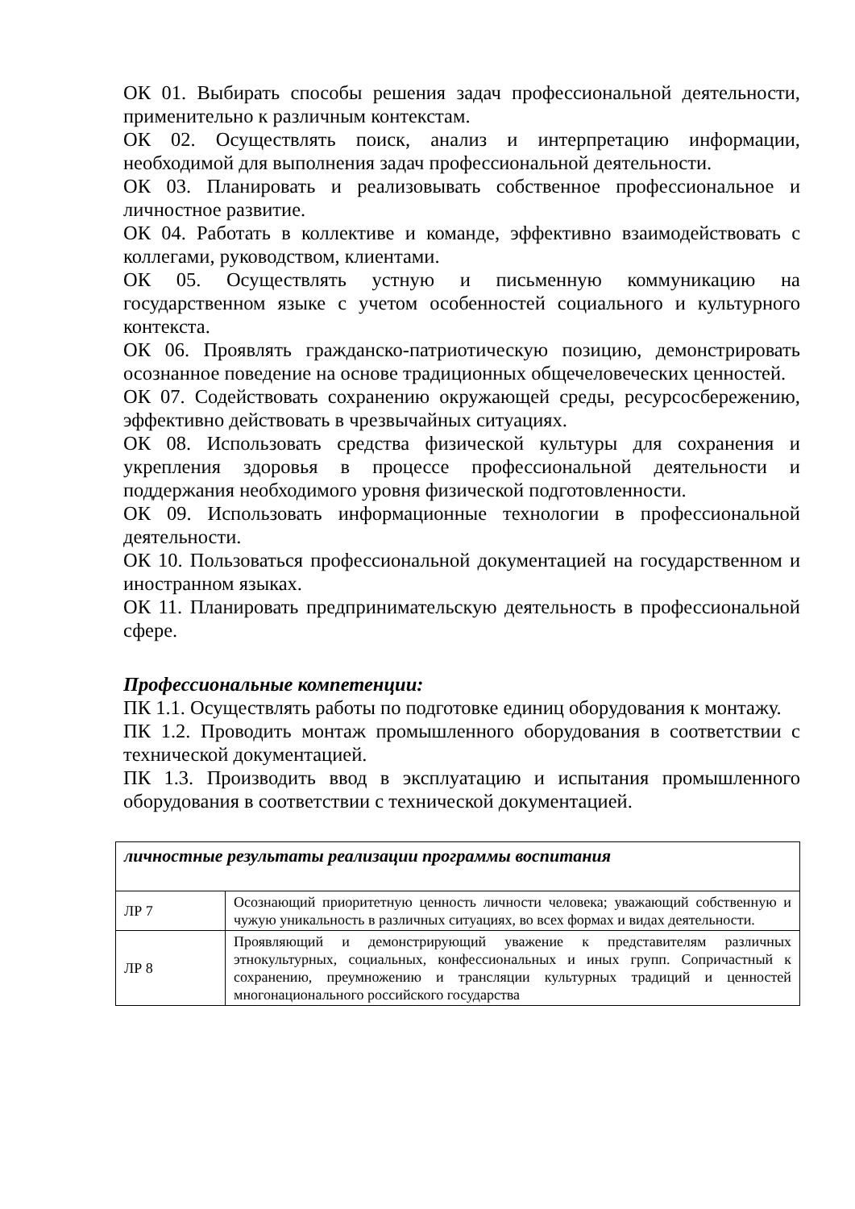ОК 01. Выбирать способы решения задач профессиональной деятельности, применительно к различным контекстам.
ОК 02. Осуществлять поиск, анализ и интерпретацию информации, необходимой для выполнения задач профессиональной деятельности.
ОК 03. Планировать и реализовывать собственное профессиональное и личностное развитие.
ОК 04. Работать в коллективе и команде, эффективно взаимодействовать с коллегами, руководством, клиентами.
ОК 05. Осуществлять устную и письменную коммуникацию на государственном языке с учетом особенностей социального и культурного контекста.
ОК 06. Проявлять гражданско-патриотическую позицию, демонстрировать осознанное поведение на основе традиционных общечеловеческих ценностей.
ОК 07. Содействовать сохранению окружающей среды, ресурсосбережению, эффективно действовать в чрезвычайных ситуациях.
ОК 08. Использовать средства физической культуры для сохранения и укрепления здоровья в процессе профессиональной деятельности и поддержания необходимого уровня физической подготовленности.
ОК 09. Использовать информационные технологии в профессиональной деятельности.
ОК 10. Пользоваться профессиональной документацией на государственном и иностранном языках.
ОК 11. Планировать предпринимательскую деятельность в профессиональной сфере.
Профессиональные компетенции:
ПК 1.1. Осуществлять работы по подготовке единиц оборудования к монтажу.
ПК 1.2. Проводить монтаж промышленного оборудования в соответствии с технической документацией.
ПК 1.3. Производить ввод в эксплуатацию и испытания промышленного оборудования в соответствии с технической документацией.
| личностные результаты реализации программы воспитания | |
| ЛР 7 | Осознающий приоритетную ценность личности человека; уважающий собственную и чужую уникальность в различных ситуациях, во всех формах и видах деятельности. |
| ЛР 8 | Проявляющий и демонстрирующий уважение к представителям различных этнокультурных, социальных, конфессиональных и иных групп. Сопричастный к сохранению, преумножению и трансляции культурных традиций и ценностей многонационального российского государства |